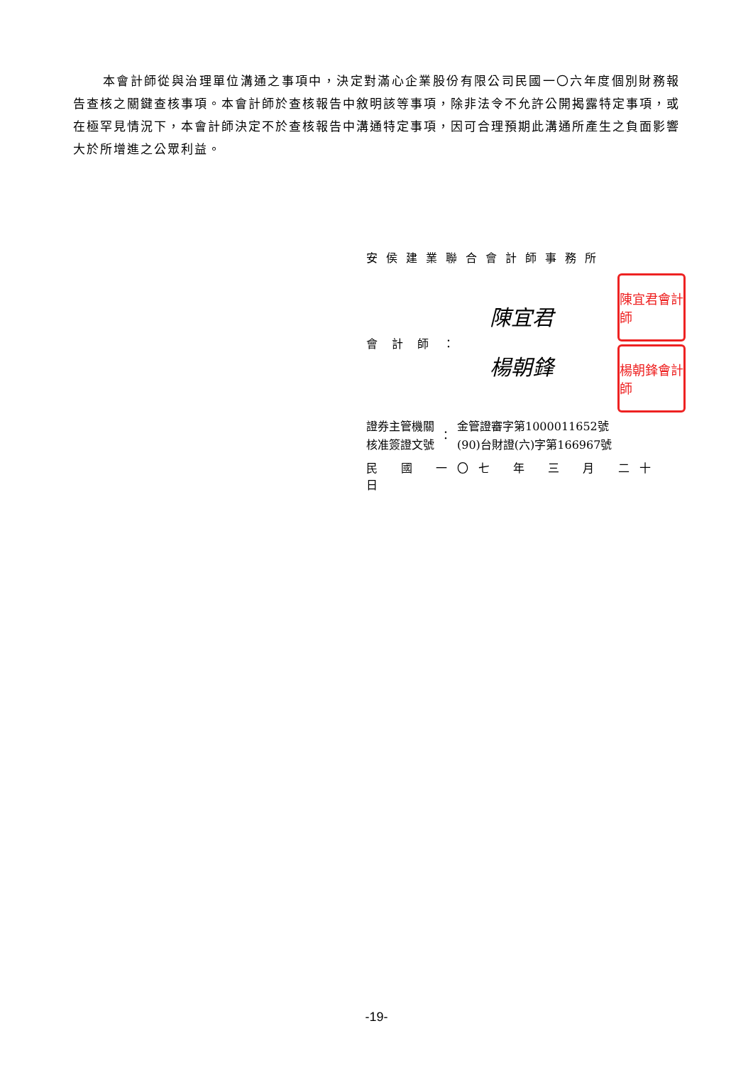本會計師從與治理單位溝通之事項中，決定對滿心企業股份有限公司民國一〇六年度個別財務報告查核之關鍵查核事項。本會計師於查核報告中敘明該等事項，除非法令不允許公開揭露特定事項，或在極罕見情況下，本會計師決定不於查核報告中溝通特定事項，因可合理預期此溝通所產生之負面影響大於所增進之公眾利益。
安侯建業聯合會計師事務所
會計師：
陳宜君
楊朝鋒
陳宜君會計師
楊朝鋒會計師
證券主管機關
核准簽證文號
：
金管證審字第1000011652號
(90)台財證(六)字第166967號
民 國 一〇七 年 三 月 二十 日
-19-